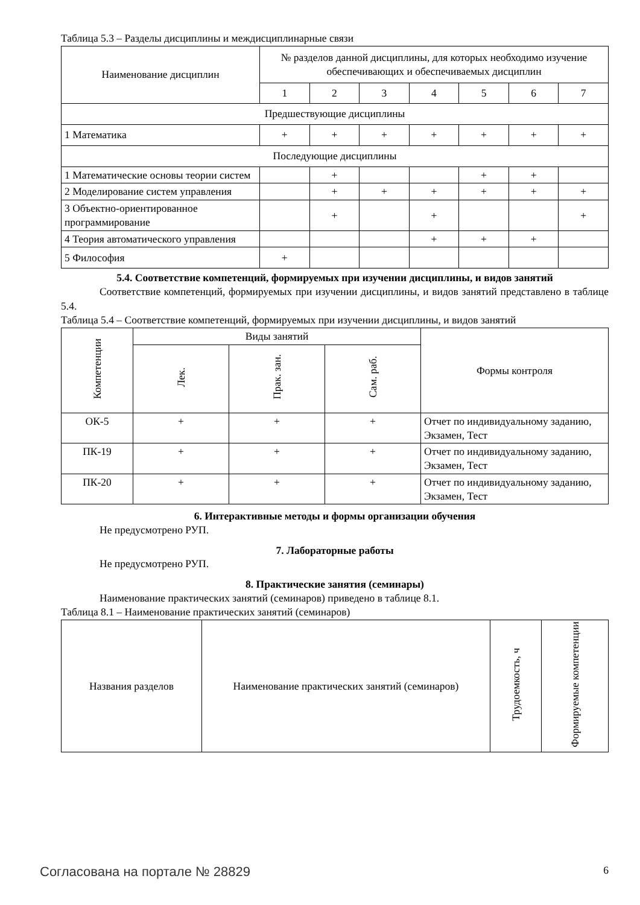Таблица 5.3 – Разделы дисциплины и междисциплинарные связи
| Наименование дисциплин | № разделов данной дисциплины, для которых необходимо изучение обеспечивающих и обеспечиваемых дисциплин | | | | | | |
| --- | --- | --- | --- | --- | --- | --- | --- |
| | 1 | 2 | 3 | 4 | 5 | 6 | 7 |
| Предшествующие дисциплины | | | | | | | |
| 1 Математика | + | + | + | + | + | + | + |
| Последующие дисциплины | | | | | | | |
| 1 Математические основы теории систем | | + | | | + | + | |
| 2 Моделирование систем управления | | + | + | + | + | + | + |
| 3 Объектно-ориентированное программирование | | + | | + | | | + |
| 4 Теория автоматического управления | | | | + | + | + | |
| 5 Философия | + | | | | | | |
5.4. Соответствие компетенций, формируемых при изучении дисциплины, и видов занятий
Соответствие компетенций, формируемых при изучении дисциплины, и видов занятий представлено в таблице 5.4.
Таблица 5.4 – Соответствие компетенций, формируемых при изучении дисциплины, и видов занятий
| Компетенции | Виды занятий | | | Формы контроля |
| --- | --- | --- | --- | --- |
| | Лек. | Прак. зан. | Сам. раб. | |
| ОК-5 | + | + | + | Отчет по индивидуальному заданию, Экзамен, Тест |
| ПК-19 | + | + | + | Отчет по индивидуальному заданию, Экзамен, Тест |
| ПК-20 | + | + | + | Отчет по индивидуальному заданию, Экзамен, Тест |
6. Интерактивные методы и формы организации обучения
Не предусмотрено РУП.
7. Лабораторные работы
Не предусмотрено РУП.
8. Практические занятия (семинары)
Наименование практических занятий (семинаров) приведено в таблице 8.1.
Таблица 8.1 – Наименование практических занятий (семинаров)
| Названия разделов | Наименование практических занятий (семинаров) | Трудоемкость, ч | Формируемые компетенции |
| --- | --- | --- | --- |
Согласована на портале № 28829 6